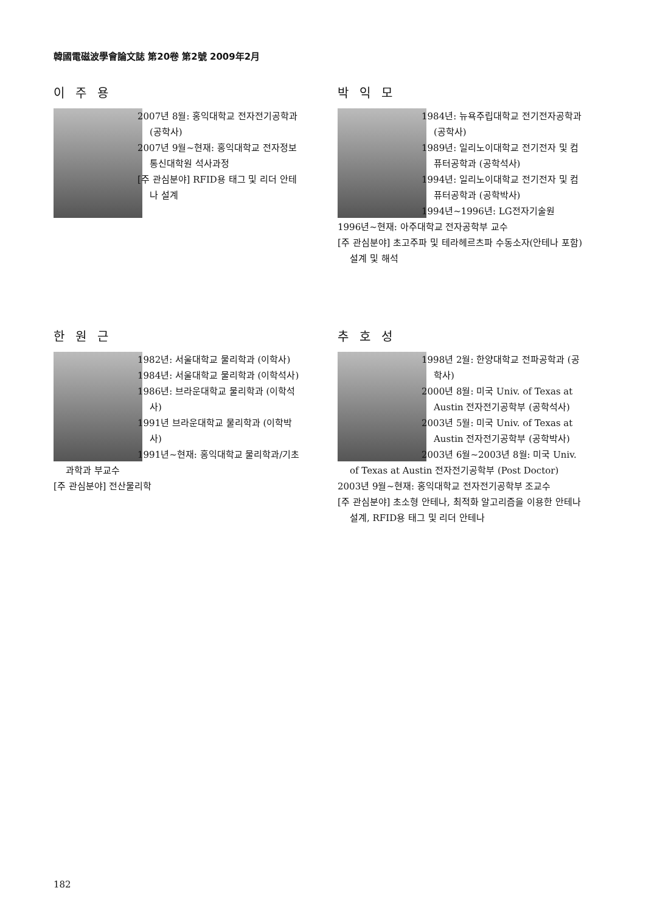韓國電磁波學會論文誌 第20卷 第2號 2009年2月
이주용
2007년 8월: 홍익대학교 전자전기공학과 (공학사)
2007년 9월~현재: 홍익대학교 전자정보통신대학원 석사과정
[주 관심분야] RFID용 태그 및 리더 안테나 설계
박익모
1984년: 뉴욕주립대학교 전기전자공학과 (공학사)
1989년: 일리노이대학교 전기전자 및 컴퓨터공학과 (공학석사)
1994년: 일리노이대학교 전기전자 및 컴퓨터공학과 (공학박사)
1994년~1996년: LG전자기술원
1996년~현재: 아주대학교 전자공학부 교수
[주 관심분야] 초고주파 및 테라헤르츠파 수동소자(안테나 포함) 설계 및 해석
한원근
1982년: 서울대학교 물리학과 (이학사)
1984년: 서울대학교 물리학과 (이학석사)
1986년: 브라운대학교 물리학과 (이학석사)
1991년 브라운대학교 물리학과 (이학박사)
1991년~현재: 홍익대학교 물리학과/기초과학과 부교수
[주 관심분야] 전산물리학
추호성
1998년 2월: 한양대학교 전파공학과 (공학사)
2000년 8월: 미국 Univ. of Texas at Austin 전자전기공학부 (공학석사)
2003년 5월: 미국 Univ. of Texas at Austin 전자전기공학부 (공학박사)
2003년 6월~2003년 8월: 미국 Univ. of Texas at Austin 전자전기공학부 (Post Doctor)
2003년 9월~현재: 홍익대학교 전자전기공학부 조교수
[주 관심분야] 초소형 안테나, 최적화 알고리즘을 이용한 안테나 설계, RFID용 태그 및 리더 안테나
182